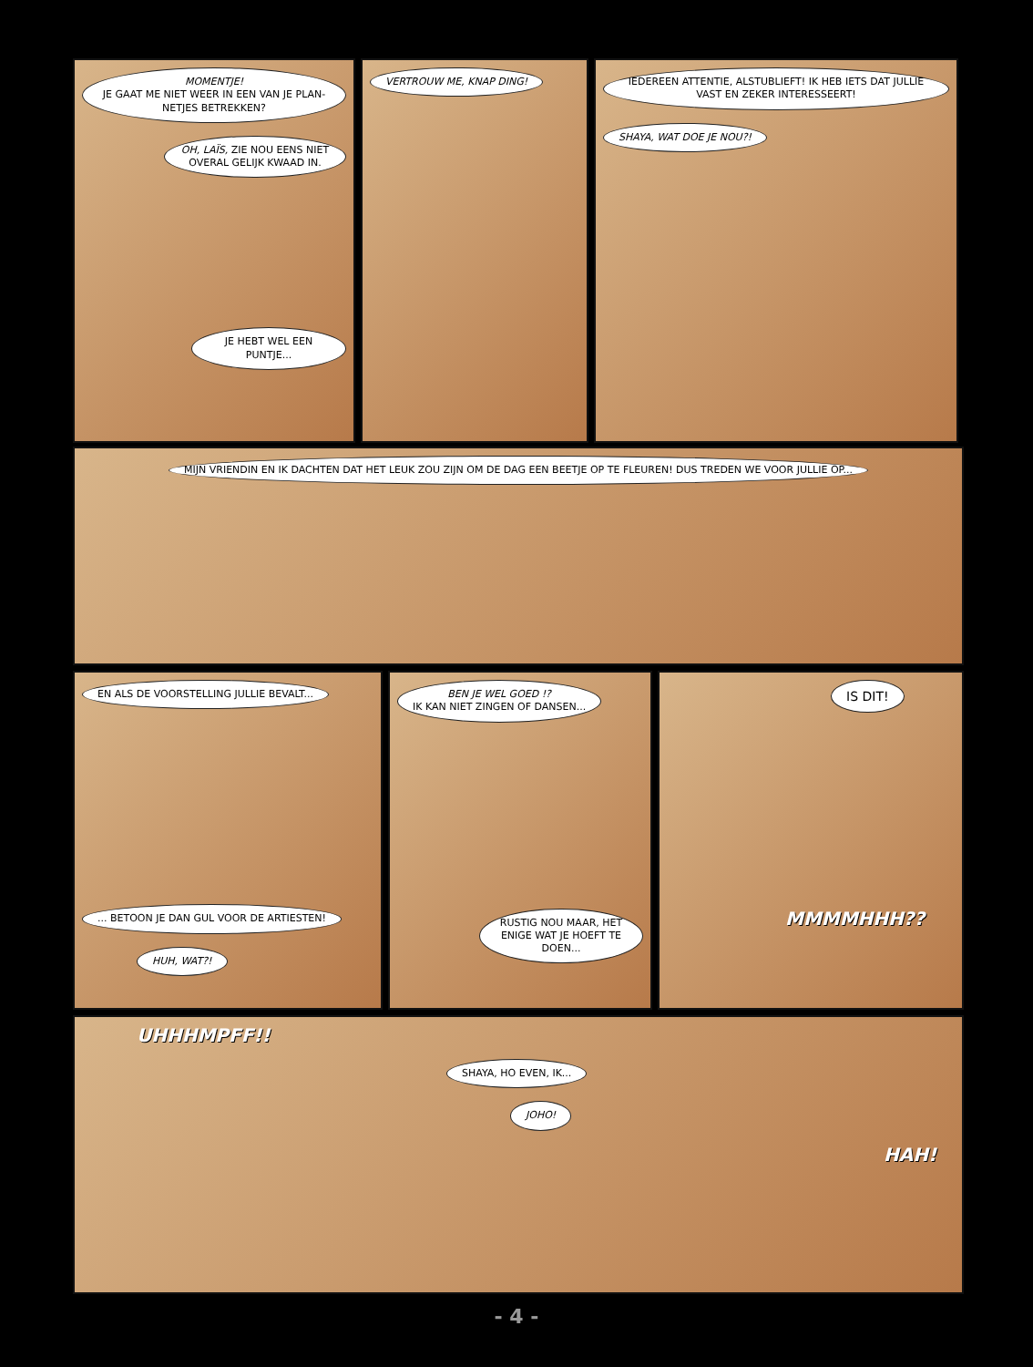MOMENTJE!
JE GAAT ME NIET WEER IN EEN VAN JE PLAN-NETJES BETREKKEN?
OH, LAÏS, ZIE NOU EENS NIET OVERAL GELIJK KWAAD IN.
JE HEBT WEL EEN PUNTJE...
VERTROUW ME, KNAP DING! IEDEREEN ATTENTIE, ALSTUBLIEFT! IK HEB IETS DAT JULLIE VAST EN ZEKER INTERESSEERT!
SHAYA, WAT DOE JE NOU?!
MIJN VRIENDIN EN IK DACHTEN DAT HET LEUK ZOU ZIJN OM DE DAG EEN BEETJE OP TE FLEUREN! DUS TREDEN WE VOOR JULLIE OP...
EN ALS DE VOORSTELLING JULLIE BEVALT...
... BETOON JE DAN GUL VOOR DE ARTIESTEN!
HUH, WAT?!
BEN JE WEL GOED !?
IK KAN NIET ZINGEN OF DANSEN...
RUSTIG NOU MAAR, HET ENIGE WAT JE HOEFT TE DOEN...
IS DIT!
MMMMHHH??
UHHHMPFF!!
SHAYA, HO EVEN, IK...
JOHO!
HAH!
- 4 -